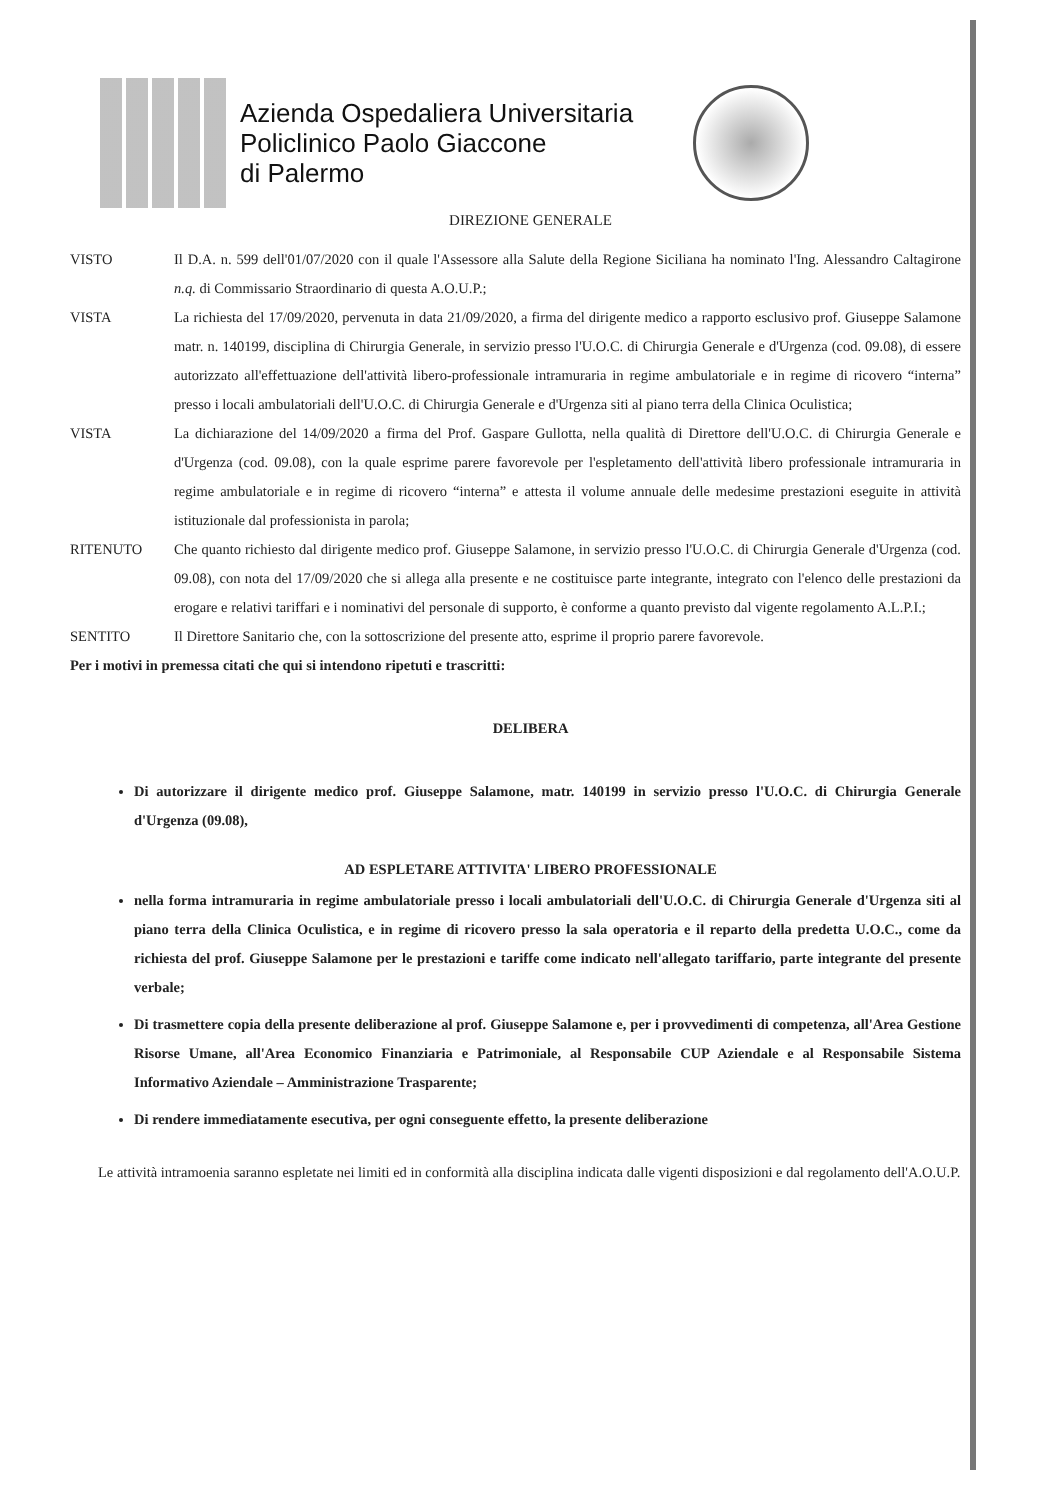Azienda Ospedaliera Universitaria
Policlinico Paolo Giaccone
di Palermo
DIREZIONE GENERALE
VISTO Il D.A. n. 599 dell'01/07/2020 con il quale l'Assessore alla Salute della Regione Siciliana ha nominato l'Ing. Alessandro Caltagirone n.q. di Commissario Straordinario di questa A.O.U.P.;
VISTA La richiesta del 17/09/2020, pervenuta in data 21/09/2020, a firma del dirigente medico a rapporto esclusivo prof. Giuseppe Salamone matr. n. 140199, disciplina di Chirurgia Generale, in servizio presso l'U.O.C. di Chirurgia Generale e d'Urgenza (cod. 09.08), di essere autorizzato all'effettuazione dell'attività libero-professionale intramuraria in regime ambulatoriale e in regime di ricovero “interna” presso i locali ambulatoriali dell'U.O.C. di Chirurgia Generale e d'Urgenza siti al piano terra della Clinica Oculistica;
VISTA La dichiarazione del 14/09/2020 a firma del Prof. Gaspare Gullotta, nella qualità di Direttore dell'U.O.C. di Chirurgia Generale e d'Urgenza (cod. 09.08), con la quale esprime parere favorevole per l'espletamento dell'attività libero professionale intramuraria in regime ambulatoriale e in regime di ricovero “interna” e attesta il volume annuale delle medesime prestazioni eseguite in attività istituzionale dal professionista in parola;
RITENUTO Che quanto richiesto dal dirigente medico prof. Giuseppe Salamone, in servizio presso l'U.O.C. di Chirurgia Generale d'Urgenza (cod. 09.08), con nota del 17/09/2020 che si allega alla presente e ne costituisce parte integrante, integrato con l'elenco delle prestazioni da erogare e relativi tariffari e i nominativi del personale di supporto, è conforme a quanto previsto dal vigente regolamento A.L.P.I.;
SENTITO Il Direttore Sanitario che, con la sottoscrizione del presente atto, esprime il proprio parere favorevole.
Per i motivi in premessa citati che qui si intendono ripetuti e trascritti:
DELIBERA
Di autorizzare il dirigente medico prof. Giuseppe Salamone, matr. 140199 in servizio presso l'U.O.C. di Chirurgia Generale d'Urgenza (09.08),
AD ESPLETARE ATTIVITA' LIBERO PROFESSIONALE
nella forma intramuraria in regime ambulatoriale presso i locali ambulatoriali dell'U.O.C. di Chirurgia Generale d'Urgenza siti al piano terra della Clinica Oculistica, e in regime di ricovero presso la sala operatoria e il reparto della predetta U.O.C., come da richiesta del prof. Giuseppe Salamone per le prestazioni e tariffe come indicato nell'allegato tariffario, parte integrante del presente verbale;
Di trasmettere copia della presente deliberazione al prof. Giuseppe Salamone e, per i provvedimenti di competenza, all'Area Gestione Risorse Umane, all'Area Economico Finanziaria e Patrimoniale, al Responsabile CUP Aziendale e al Responsabile Sistema Informativo Aziendale – Amministrazione Trasparente;
Di rendere immediatamente esecutiva, per ogni conseguente effetto, la presente deliberazione
Le attività intramoenia saranno espletate nei limiti ed in conformità alla disciplina indicata dalle vigenti disposizioni e dal regolamento dell'A.O.U.P.